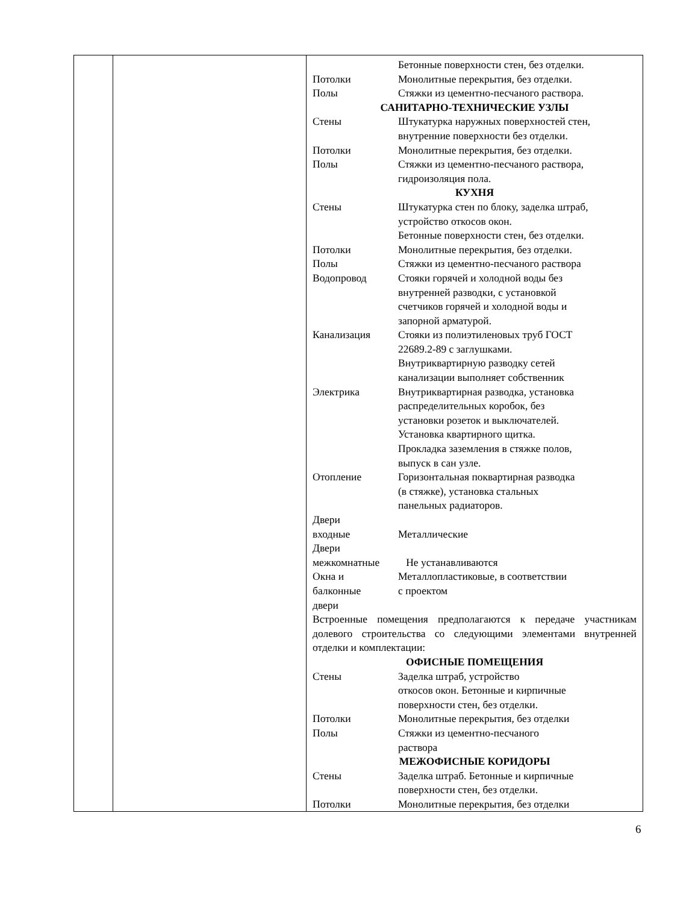| | | Бетонные поверхности стен, без отделки. Потолки Монолитные перекрытия, без отделки. Полы Стяжки из цементно-песчаного раствора. САНИТАРНО-ТЕХНИЧЕСКИЕ УЗЛЫ Стены Штукатурка наружных поверхностей стен, внутренние поверхности без отделки. Потолки Монолитные перекрытия, без отделки. Полы Стяжки из цементно-песчаного раствора, гидроизоляция пола. КУХНЯ Стены Штукатурка стен по блоку, заделка штраб, устройство откосов окон. Бетонные поверхности стен, без отделки. Потолки Монолитные перекрытия, без отделки. Полы Стяжки из цементно-песчаного раствора Водопровод Стояки горячей и холодной воды без внутренней разводки, с установкой счетчиков горячей и холодной воды и запорной арматурой. Канализация Стояки из полиэтиленовых труб ГОСТ 22689.2-89 с заглушками. Внутриквартирную разводку сетей канализации выполняет собственник Электрика Внутриквартирная разводка, установка распределительных коробок, без установки розеток и выключателей. Установка квартирного щитка. Прокладка заземления в стяжке полов, выпуск в сан узле. Отопление Горизонтальная поквартирная разводка (в стяжке), установка стальных панельных радиаторов. Двери входные Металлические Двери межкомнатные Не устанавливаются Окна и балконные двери Металлопластиковые, в соответствии с проектом Встроенные помещения предполагаются к передаче участникам долевого строительства со следующими элементами внутренней отделки и комплектации: ОФИСНЫЕ ПОМЕЩЕНИЯ Стены Заделка штраб, устройство откосов окон. Бетонные и кирпичные поверхности стен, без отделки. Потолки Монолитные перекрытия, без отделки Полы Стяжки из цементно-песчаного раствора МЕЖОФИСНЫЕ КОРИДОРЫ Стены Заделка штраб. Бетонные и кирпичные поверхности стен, без отделки. Потолки Монолитные перекрытия, без отделки |
6